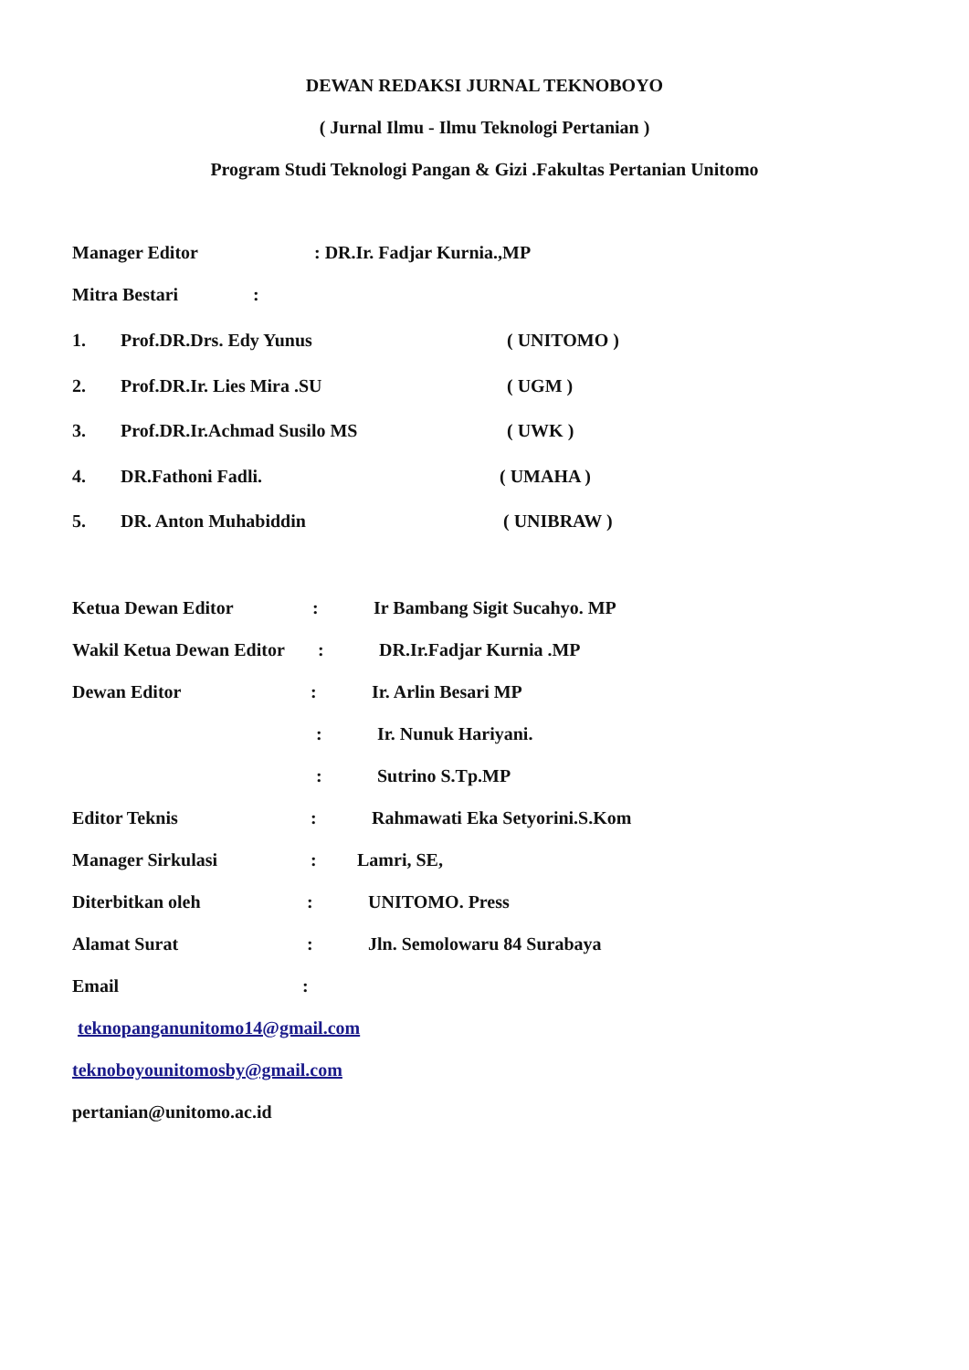DEWAN REDAKSI JURNAL TEKNOBOYO
( Jurnal Ilmu - Ilmu Teknologi Pertanian )
Program Studi Teknologi Pangan & Gizi .Fakultas Pertanian Unitomo
Manager Editor : DR.Ir. Fadjar Kurnia.,MP
Mitra Bestari :
1. Prof.DR.Drs. Edy Yunus ( UNITOMO )
2. Prof.DR.Ir. Lies Mira .SU ( UGM )
3. Prof.DR.Ir.Achmad Susilo MS ( UWK )
4. DR.Fathoni Fadli. ( UMAHA )
5. DR. Anton Muhabiddin ( UNIBRAW )
Ketua Dewan Editor : Ir Bambang Sigit Sucahyo. MP
Wakil Ketua Dewan Editor : DR.Ir.Fadjar Kurnia .MP
Dewan Editor : Ir. Arlin Besari MP
: Ir. Nunuk Hariyani.
: Sutrino S.Tp.MP
Editor Teknis : Rahmawati Eka Setyorini.S.Kom
Manager Sirkulasi : Lamri, SE,
Diterbitkan oleh : UNITOMO. Press
Alamat Surat : Jln. Semolowaru 84 Surabaya
Email :
teknopanganunitomo14@gmail.com
teknoboyounitomosby@gmail.com
pertanian@unitomo.ac.id